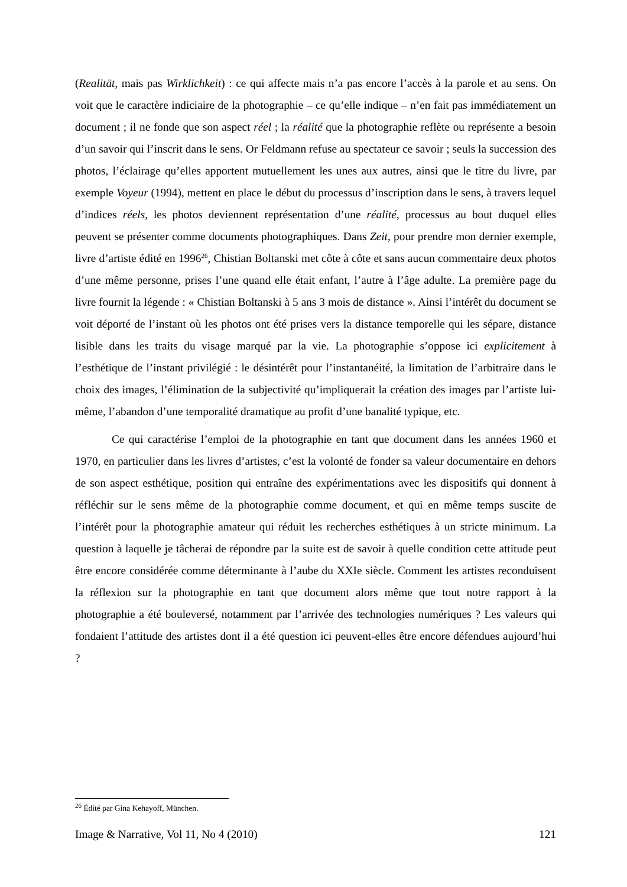(Realität, mais pas Wirklichkeit) : ce qui affecte mais n’a pas encore l’accès à la parole et au sens. On voit que le caractère indiciaire de la photographie – ce qu’elle indique – n’en fait pas immédiatement un document ; il ne fonde que son aspect réel ; la réalité que la photographie reflète ou représente a besoin d’un savoir qui l’inscrit dans le sens. Or Feldmann refuse au spectateur ce savoir ; seuls la succession des photos, l’éclairage qu’elles apportent mutuellement les unes aux autres, ainsi que le titre du livre, par exemple Voyeur (1994), mettent en place le début du processus d’inscription dans le sens, à travers lequel d’indices réels, les photos deviennent représentation d’une réalité, processus au bout duquel elles peuvent se présenter comme documents photographiques. Dans Zeit, pour prendre mon dernier exemple, livre d’artiste édité en 1996<sup>26</sup>, Chistian Boltanski met côte à côte et sans aucun commentaire deux photos d’une même personne, prises l’une quand elle était enfant, l’autre à l’âge adulte. La première page du livre fournit la légende : « Chistian Boltanski à 5 ans 3 mois de distance ». Ainsi l’intérêt du document se voit déporté de l’instant où les photos ont été prises vers la distance temporelle qui les sépare, distance lisible dans les traits du visage marqué par la vie. La photographie s’oppose ici explicitement à l’esthétique de l’instant privilégié : le désintérêt pour l’instantanéité, la limitation de l’arbitraire dans le choix des images, l’élimination de la subjectivité qu’impliquerait la création des images par l’artiste lui-même, l’abandon d’une temporalité dramatique au profit d’une banalité typique, etc.
Ce qui caractérise l’emploi de la photographie en tant que document dans les années 1960 et 1970, en particulier dans les livres d’artistes, c’est la volonté de fonder sa valeur documentaire en dehors de son aspect esthétique, position qui entraîne des expérimentations avec les dispositifs qui donnent à réfléchir sur le sens même de la photographie comme document, et qui en même temps suscite de l’intérêt pour la photographie amateur qui réduit les recherches esthétiques à un stricte minimum. La question à laquelle je tâcherai de répondre par la suite est de savoir à quelle condition cette attitude peut être encore considérée comme déterminante à l’aube du XXIe siècle. Comment les artistes reconduisent la réflexion sur la photographie en tant que document alors même que tout notre rapport à la photographie a été bouleversé, notamment par l’arrivée des technologies numériques ? Les valeurs qui fondaient l’attitude des artistes dont il a été question ici peuvent-elles être encore défendues aujourd’hui ?
<sup>26</sup> Édité par Gina Kehayoff, München.
Image & Narrative, Vol 11, No 4 (2010) 121